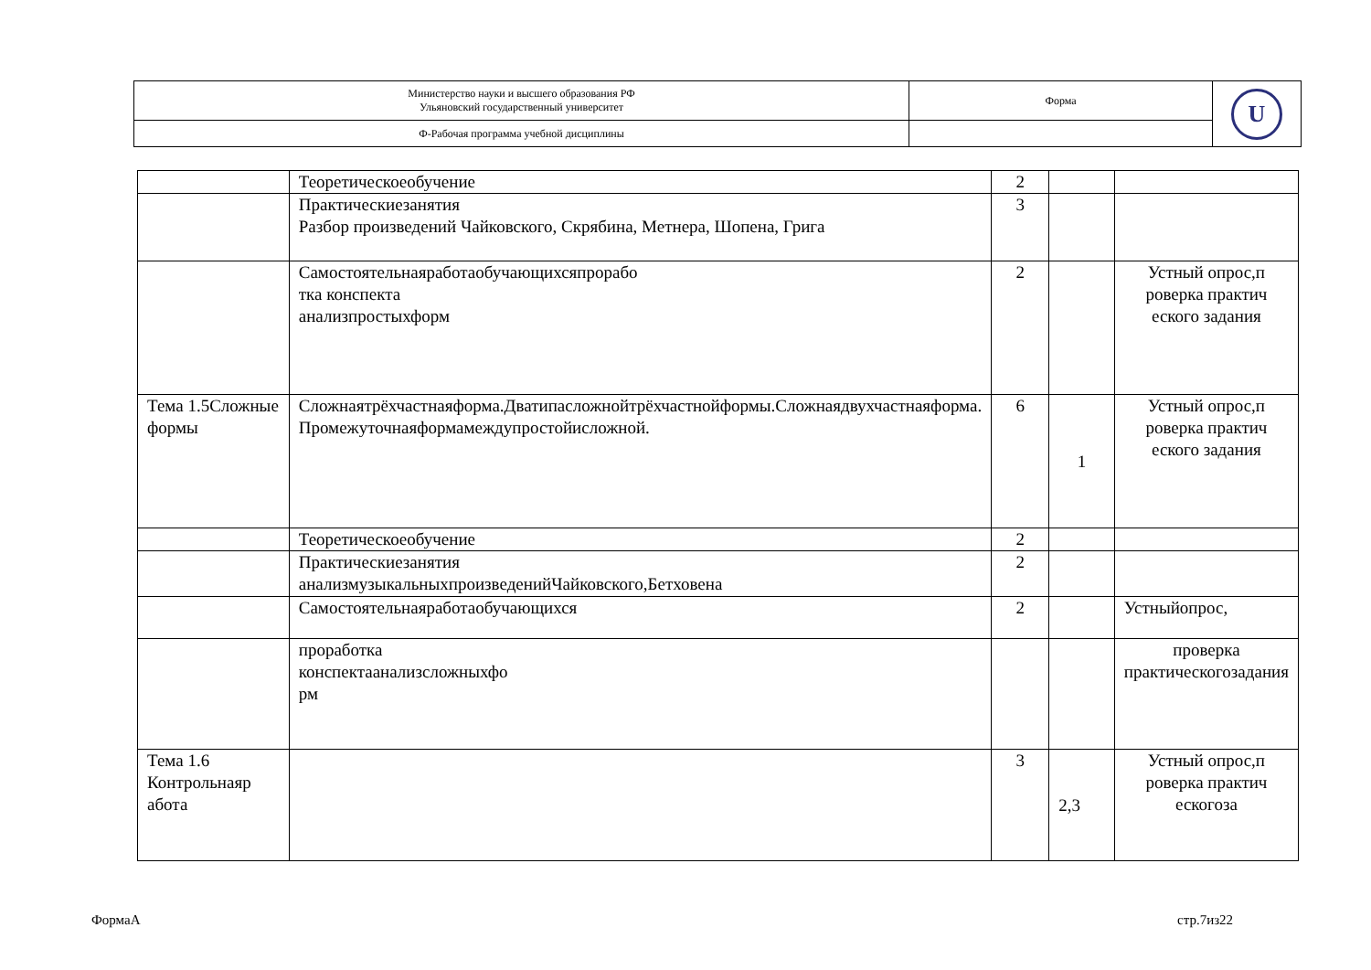| Министерство науки и высшего образования РФ Ульяновский государственный университет | Форма | U |
| Ф-Рабочая программа учебной дисциплины | | |
| | Теоретическоеобучение | 2 | | |
| | Практическиезанятия Разбор произведений Чайковского, Скрябина, Метнера, Шопена, Грига | 3 | | |
| | Самостоятельнаяработаобучающихсяпрорабо тка конспекта анализпростыхформ | 2 | | Устный опрос,п роверка практич еского задания |
| Тема 1.5Сложные формы | Сложнаятрёхчастнаяформа.Дватипасложнойтрёхчастнойформы.Сложнаядвухчастнаяформа. Промежуточнаяформамеждупростойисложной. | 6 | 1 | Устный опрос,п роверка практич еского задания |
| | Теоретическоеобучение | 2 | | |
| | Практическиезанятия анализмузыкальныхпроизведенийЧайковского,Бетховена | 2 | | |
| | Самостоятельнаяработаобучающихся | 2 | | Устныйопрос, |
| | проработка конспектаанализсложныхфо рм | | | проверка практическогозадания |
| Тема 1.6 Контрольнаяр абота | | 3 | 2,3 | Устный опрос,п роверка практич ескогоза |
ФормаА стр.7из22